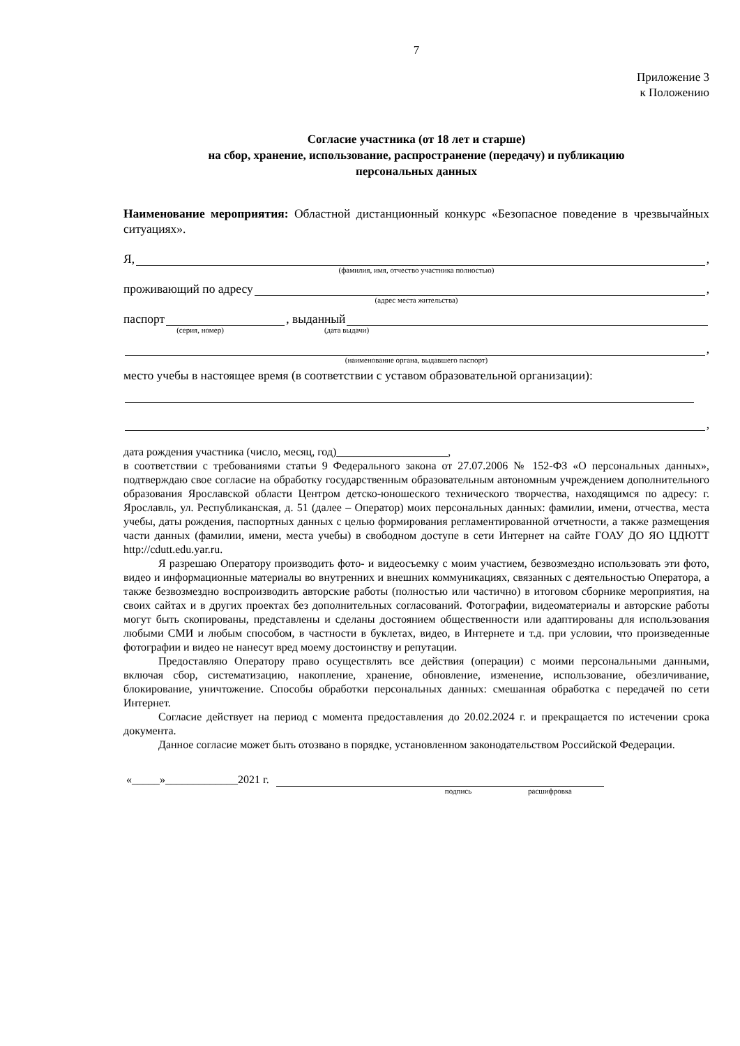7
Приложение 3
к Положению
Согласие участника (от 18 лет и старше)
на сбор, хранение, использование, распространение (передачу) и публикацию
персональных данных
Наименование мероприятия: Областной дистанционный конкурс «Безопасное поведение в чрезвычайных ситуациях».
Я, ,
(фамилия, имя, отчество участника полностью)
проживающий по адресу ,
(адрес места жительства)
паспорт , выданный
(серия, номер) (дата выдачи)
,
(наименование органа, выдавшего паспорт)
место учебы в настоящее время (в соответствии с уставом образовательной организации):
,
дата рождения участника (число, месяц, год)____________________,
в соответствии с требованиями статьи 9 Федерального закона от 27.07.2006 № 152-ФЗ «О персональных данных», подтверждаю свое согласие на обработку государственным образовательным автономным учреждением дополнительного образования Ярославской области Центром детско-юношеского технического творчества, находящимся по адресу: г. Ярославль, ул. Республиканская, д. 51 (далее – Оператор) моих персональных данных: фамилии, имени, отчества, места учебы, даты рождения, паспортных данных с целью формирования регламентированной отчетности, а также размещения части данных (фамилии, имени, места учебы) в свободном доступе в сети Интернет на сайте ГОАУ ДО ЯО ЦДЮТТ http://cdutt.edu.yar.ru.
Я разрешаю Оператору производить фото- и видеосъемку с моим участием, безвозмездно использовать эти фото, видео и информационные материалы во внутренних и внешних коммуникациях, связанных с деятельностью Оператора, а также безвозмездно воспроизводить авторские работы (полностью или частично) в итоговом сборнике мероприятия, на своих сайтах и в других проектах без дополнительных согласований. Фотографии, видеоматериалы и авторские работы могут быть скопированы, представлены и сделаны достоянием общественности или адаптированы для использования любыми СМИ и любым способом, в частности в буклетах, видео, в Интернете и т.д. при условии, что произведенные фотографии и видео не нанесут вред моему достоинству и репутации.
Предоставляю Оператору право осуществлять все действия (операции) с моими персональными данными, включая сбор, систематизацию, накопление, хранение, обновление, изменение, использование, обезличивание, блокирование, уничтожение. Способы обработки персональных данных: смешанная обработка с передачей по сети Интернет.
Согласие действует на период с момента предоставления до 20.02.2024 г. и прекращается по истечении срока документа.
Данное согласие может быть отозвано в порядке, установленном законодательством Российской Федерации.
«_____»_____________2021 г.
подпись расшифровка